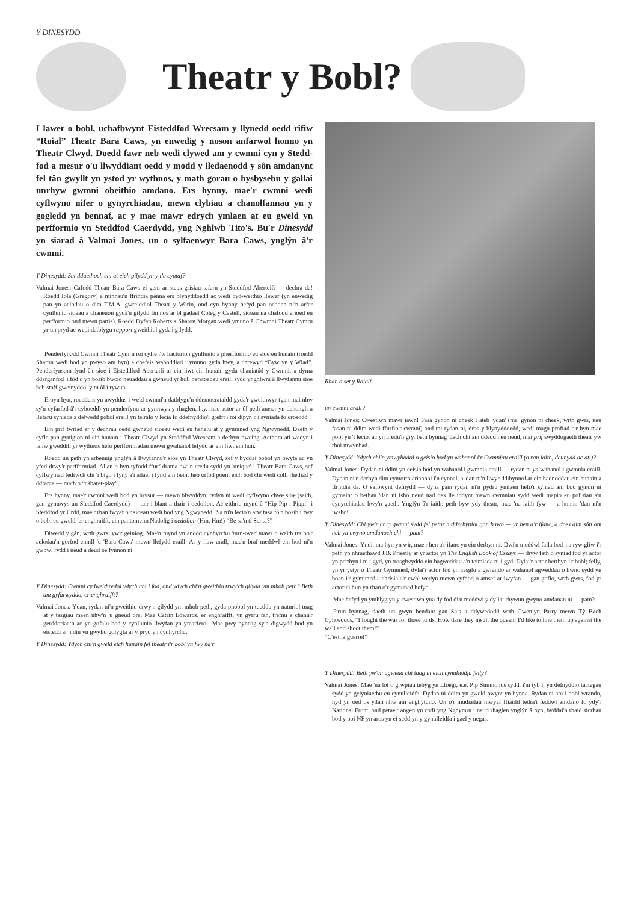Y DINESYDD
Theatr y Bobl?
I lawer o bobl, uchafbwynt Eisteddfod Wrecsam y llynedd oedd rifiw “Roial” Theatr Bara Caws, yn enwedig y noson anfarwol honno yn Theatr Clwyd. Doedd fawr neb wedi clywed am y cwmni cyn y Stedd-fod a mesur o'u llwyddiant oedd y modd y lledaenodd y sôn amdanynt fel tân gwyllt yn ystod yr wythnos, y math gorau o hysbysebu y gallai unrhyw gwmni obeithio amdano. Ers hynny, mae'r cwmni wedi cyflwyno nifer o gynyrchiadau, mewn clybiau a chanolfannau yn y gogledd yn bennaf, ac y mae mawr edrych ymlaen at eu gweld yn perfformio yn Steddfod Caerdydd, yng Nghlwb Tito's. Bu'r Dinesydd yn siarad â Valmai Jones, un o sylfaenwyr Bara Caws, ynglŷn â'r cwmni.
Y Dinesydd: Sut ddaethoch chi at eich gilydd yn y lle cyntaf?
Valmai Jones: Cafodd Theatr Bara Caws ei geni ar steps grisiau tafarn yn Steddfod Aberteifi — dechra da! Roedd Iola (Gregory) a minnau'n ffrindia penna ers blynyddoedd ac wedi cyd-weithio llawer (yn enwedig pan yn aelodau o dim T.M.A. gwreiddiol Theatr y Werin, ond cyn hynny hefyd pan oedden ni'n arfer cynllunio sioeau a chaneuon gyda'n gilydd fin nos ar ôl gadael Coleg y Castell, sioeau na chafodd erioed eu perfformio ond mewn partis). Roedd Dyfan Roberts a Sharon Morgan wedi ymuno â Chwmni Theatr Cymru yr un pryd ac wedi datblygu rapport gweithiol gyda'i gilydd.
Penderfynodd Cwmni Theatr Cymru roi cyfle i'w hactorion gynllunio a pherfformio eu sioe eu hunain (roedd Sharon wedi bod yn pwyso am hyn) a chefais wahoddiad i ymuno gyda hwy, a chrewyd “Byw yn y Wlad”. Penderfynsom fynd â'r sioe i Eisteddfod Aberteifi ar ein liwt ein hunain gyda chaniatâd y Cwmni, a dyma ddarganfod 'i fod o yn bosib bwcio neuaddau a gwneud yr holl baratoadau eraill sydd ynghlwm â llwyfannu sioe heb staff gweinyddol y tu ôl i rywun.
Erbyn hyn, roeddem yn awyddus i weld cwmni'n datblygu'n ddemocrataidd gyda'r gweithwyr (gan mai nhw sy'n cyfarfod â'r cyhoedd) yn penderfynu ar gynnwys y rhaglen. h.y. mae actor ar ôl peth amser yn dehongli a llefaru syniada a delwedd pobol eraill yn teimlo y lecia fo ddefnyddio'i grefft i roi dipyn o'i syniada fo drosodd.
Ein prif fwriad ar y dechrau oedd gwneud sioeau wedi eu hanelu at y gymuned yng Ngwynedd. Daeth y cyfle pan gynigion ni ein hunain i Theatr Clwyd yn Steddfod Wrescam a derbyn bwcing. Aethom ati wedyn i lanw gweddill yr wythnos hefo perfformiadau mewn gwahanol lefydd ar ein liwt ein hun.
Roedd un peth yn arbennig ynglŷn â llwyfannu'r sioe yn Theatr Clwyd, sef y byddai pobol yn bwyta ac yn yfed drwy'r perfformiad. Allan o hyn tyfodd ffurf drama dwi'n credu sydd yn 'unique' i Theatr Bara Caws, sef cyflwyniad fedrwch chi 'i bigo i fyny a'i adael i fynd am beint heb orfod poeni eich bod chi wedi colli rhediad y ddrama — math o “cabaret-play”.
Ers hynny, mae'r cwmni wedi bod yn brysur — mewn blwyddyn, rydyn ni wedi cyflwyno chwe sioe (saith, gan gynnwys un Steddfod Caerdydd) — tair i blant a thair i oedolion. Ac eithrio mynd â “Hip Pip i Pippi” i Steddfod yr Urdd, mae'r rhan fwyaf o'r sioeau wedi bod yng Ngwynedd. 'Sa ni'n lecio'n arw tasa fo'n bosib i fwy o bobl eu gweld, er enghraifft, ein pantomeim Nadolig i oedolion (Hm, Hm!) “Be sa'n ti Santa?”
Diwedd y gân, wrth gwrs, yw'r geiniog. Mae'n mynd yn anodd cynhyrchu 'turn-over' mawr o waith tra bo'r aelodau'n gorfod ennill 'u 'Bara Caws' mewn llefydd eraill. Ar y llaw arall, mae'n braf meddwl ein bod ni'n gwbwl rydd i neud a deud be fynnon ni.
Y Dinesydd: Cwmni cydweithredol ydych chi i fod, ond ydych chi'n gweithio trwy'ch gilydd ym mhob peth? Beth am gyfarwyddo, er enghraifft?
Valmai Jones: Ydan, rydan ni'n gweithio drwy'n gilydd ym mhob peth, gyda phobol yn tueddu yn naturiol tuag at y tasgiau maen nhw'n 'u gneud ora. Mae Catrin Edwards, er enghraifft, yn gyrru fan, trefnu a chanu'r gerddoriaeth ac yn gofalu bod y cynllunio llwyfan yn ymarferol. Mae pwy bynnag sy'n digwydd bod yn eistedd ar 'i din yn gwylio golygfa ar y pryd yn cynhyrchu.
Y Dinesydd: Ydych chi'n gweld eich hunain fel theatr i'r bobl yn fwy na'r
Rhan o set y Roial!
un cwmni arall?
Valmai Jones: Cwestiwn mawr iawn! Fasa gynon ni cheek i ateb 'ydan' (ma' gynon ni cheek, wrth gwrs, neu fasan ni ddim wedi ffurfio'r cwmni) ond mi rydan ni, dros y blynyddoedd, wedi magu profiad o'r hyn mae pobl yn 'i lecio, ac yn credu'n gry, beth bynnag 'dach chi am ddeud neu neud, mai prif swyddogaeth theatr yw rhoi mwynhad.
Y Dinesydd: Ydych chi'n ymwybodol o geisio bod yn wahanol i'r Cwmniau eraill (o ran iaith, deunydd ac ati)?
Valmai Jones: Dydan ni ddim yn ceisio bod yn wahanol i gwmnia eraill — rydan ni yn wahanol i gwmnia eraill. Dydan ni'n derbyn dim cymorth ariannol i'n cynnal, a 'dan ni'n llwyr ddibynnol ar ein hadnoddau ein hunain a ffrindia da. O safbwynt defnydd — dyna pam rydan ni'n pydru ymlaen hefo'r syniad am bod gynon ni gymaint o bethau 'dan ni isho neud nad oes lle iddynt mewn cwmniau sydd wedi mapio eu polisiau a'u cynyrchiadau hwy'n gaeth. Ynglŷn â'r iaith: peth byw ydy theatr, mae 'na iaith fyw — a honno 'dan ni'n iwsho!
Y Dinesydd: Chi yw'r unig gwmni sydd fel petae'n dderbyniol gan bawb — yr hen a'r ifanc, a does dim sôn am neb yn cwyno amdanoch chi — pam?
Valmai Jones: Yndi, ma hyn yn wir, mae'r hen a'r ifanc yn ein derbyn ni. Dwi'n meddwl falla bod 'na ryw gliw i'r peth yn nhraethawd J.B. Priestly ar yr actor yn The English Book of Essays — rhyw fath o syniad fod yr actor yn perthyn i ni i gyd, yn trosglwyddo ein hagweddau a'n teimlada ni i gyd. Dylai'r actor berthyn i'r bobl; felly, yn yr ystyr o Theatr Gymuned, dylai'r actor fod yn casglu a gwrando ar wahanol agweddau o bwnc sydd yn boen i'r gymuned a chrisialu'r cwbl wedyn mewn cyfnod o amser ar lwyfan — gan gofio, wrth gwrs, fod yr actor ei hun yn rhan o'r gymuned hefyd.
Mae hefyd yn ymhlyg yn y cwestiwn yna dy fod di'n meddwl y dyliai rhywun gwyno amdanan ni — pam?
P'run bynnag, daeth un gwyn bendant gan Sais a ddywedodd wrth Gwenlyn Parry mewn Tŷ Bach Cyhoeddus, “I fought the war for those turds. How dare they insult the queen! I'd like to line them up against the wall and shoot them!”
“C'est la guerre!”
Y Dinesydd: Beth yw'ch agwedd chi tuag at eich cynulleidfa felly?
Valmai Jones: Mae 'na lot o grwpiau tebyg yn Lloegr, e.e. Pip Simmonds sydd, i'm tyb i, yn defnyddio tactegau sydd yn gelyniaethu eu cynulleidfa. Dydan ni ddim yn gweld pwynt yn hynna. Rydan ni am i bobl wrando, hyd yn oed os ydan nhw am anghytuno. Un o'r mudiadau mwyaf ffiaidd fedra'i feddwl amdano fo ydy'r National Front, ond petae'r angen yn codi yng Nghymru i neud rhaglen ynglŷn â hyn, byddai'n rhaid sicrhau bod y boi NF yn aros yn ei sedd yn y gynulleidfa i gael y negas.